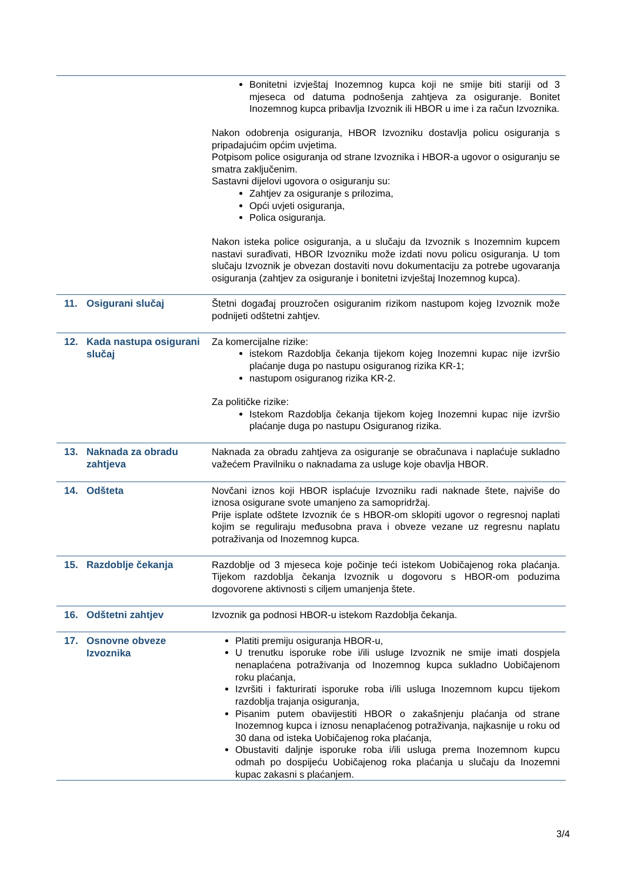| | | Bonitetni izvještaj Inozemnog kupca koji ne smije biti stariji od 3 mjeseca od datuma podnošenja zahtjeva za osiguranje. Bonitet Inozemnog kupca pribavlja Izvoznik ili HBOR u ime i za račun Izvoznika. Nakon odobrenja osiguranja, HBOR Izvozniku dostavlja policu osiguranja s pripadajućim općim uvjetima. Potpisom police osiguranja od strane Izvoznika i HBOR-a ugovor o osiguranju se smatra zaključenim. Sastavni dijelovi ugovora o osiguranju su: Zahtjev za osiguranje s prilozima, Opći uvjeti osiguranja, Polica osiguranja. Nakon isteka police osiguranja, a u slučaju da Izvoznik s Inozemnim kupcem nastavi surađivati, HBOR Izvozniku može izdati novu policu osiguranja. U tom slučaju Izvoznik je obvezan dostaviti novu dokumentaciju za potrebe ugovaranja osiguranja (zahtjev za osiguranje i bonitetni izvještaj Inozemnog kupca). |
| 11. | Osigurani slučaj | Štetni događaj prouzročen osiguranim rizikom nastupom kojeg Izvoznik može podnijeti odštetni zahtjev. |
| 12. | Kada nastupa osigurani slučaj | Za komercijalne rizike: istekom Razdoblja čekanja tijekom kojeg Inozemni kupac nije izvršio plaćanje duga po nastupu osiguranog rizika KR-1; nastupom osiguranog rizika KR-2. Za političke rizike: Istekom Razdoblja čekanja tijekom kojeg Inozemni kupac nije izvršio plaćanje duga po nastupu Osiguranog rizika. |
| 13. | Naknada za obradu zahtjeva | Naknada za obradu zahtjeva za osiguranje se obračunava i naplaćuje sukladno važećem Pravilniku o naknadama za usluge koje obavlja HBOR. |
| 14. | Odšteta | Novčani iznos koji HBOR isplaćuje Izvozniku radi naknade štete, najviše do iznosa osigurane svote umanjeno za samopridržaj. Prije isplate odštete Izvoznik će s HBOR-om sklopiti ugovor o regresnoj naplati kojim se reguliraju međusobna prava i obveze vezane uz regresnu naplatu potraživanja od Inozemnog kupca. |
| 15. | Razdoblje čekanja | Razdoblje od 3 mjeseca koje počinje teći istekom Uobičajenog roka plaćanja. Tijekom razdoblja čekanja Izvoznik u dogovoru s HBOR-om poduzima dogovorene aktivnosti s ciljem umanjenja štete. |
| 16. | Odštetni zahtjev | Izvoznik ga podnosi HBOR-u istekom Razdoblja čekanja. |
| 17. | Osnovne obveze Izvoznika | Platiti premiju osiguranja HBOR-u, U trenutku isporuke robe i/ili usluge Izvoznik ne smije imati dospjela nenaplaćena potraživanja od Inozemnog kupca sukladno Uobičajenom roku plaćanja, Izvršiti i fakturirati isporuke roba i/ili usluga Inozemnom kupcu tijekom razdoblja trajanja osiguranja, Pisanim putem obavijestiti HBOR o zakašnjenju plaćanja od strane Inozemnog kupca i iznosu nenaplaćenog potraživanja, najkasnije u roku od 30 dana od isteka Uobičajenog roka plaćanja, Obustaviti daljnje isporuke roba i/ili usluga prema Inozemnom kupcu odmah po dospijeću Uobičajenog roka plaćanja u slučaju da Inozemni kupac zakasni s plaćanjem. |
3/4